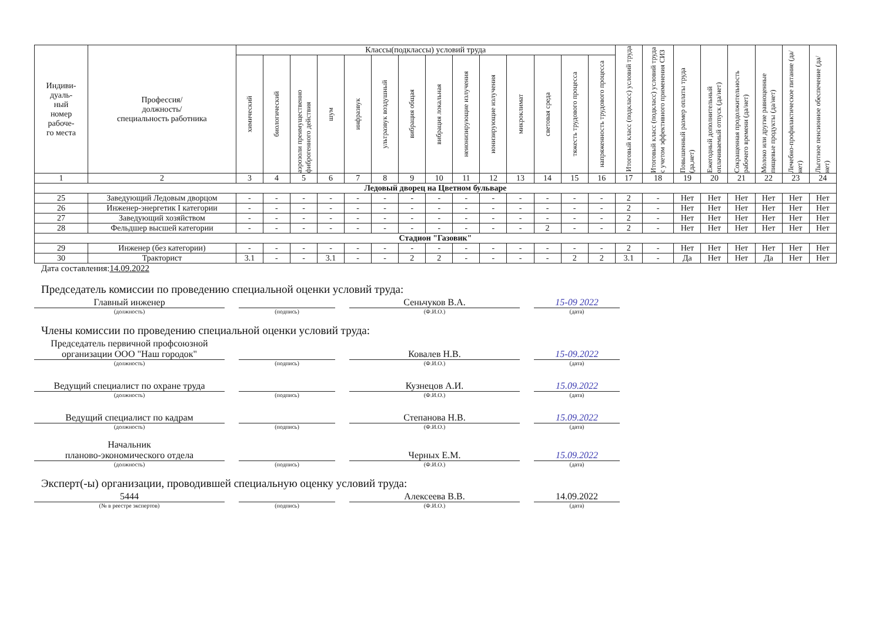| Индиви- дуаль- ный номер рабоче- го места | Профессия/ должность/ специальность работника | Классы(подклассы) условий труда | | | | | | | | | | | | | | Итоговый класс (подкласс) условий труда | Итоговый класс (подкласс) условий труда с учетом эффективного применения СИЗ | Повышенный размер оплаты труда (да,нет) | Ежегодный дополнительный оплачиваемый отпуск (да/нет) | Сокращенная продолжительность рабочего времени (да/нет) | Молоко или другие равноценные пищевые продукты (да/нет) | Лечебно-профилактическое питание (да/нет) | Льготное пенсионное обеспечение (да/нет) |
| --- | --- | --- | --- | --- | --- | --- | --- | --- | --- | --- | --- | --- | --- | --- | --- | --- | --- | --- | --- | --- | --- | --- | --- |
| | | химический | биологический | аэрозоли преимущественно фиброгенного действия | шум | инфразвук | ультразвук воздушный | вибрация общая | вибрация локальная | неионизирующие излучения | ионизирующие излучения | микроклимат | световая среда | тяжесть трудового процесса | напряженность трудового процесса | | | | | | | | |
| 1 | 2 | 3 | 4 | 5 | 6 | 7 | 8 | 9 | 10 | 11 | 12 | 13 | 14 | 15 | 16 | 17 | 18 | 19 | 20 | 21 | 22 | 23 | 24 |
| Ледовый дворец на Цветном бульваре | | | | | | | | | | | | | | | | | | | | | | | |
| 25 | Заведующий Ледовым дворцом | - | - | - | - | - | - | - | - | - | - | - | - | - | - | 2 | - | Нет | Нет | Нет | Нет | Нет | Нет |
| 26 | Инженер-энергетик I категории | - | - | - | - | - | - | - | - | - | - | - | - | - | - | 2 | - | Нет | Нет | Нет | Нет | Нет | Нет |
| 27 | Заведующий хозяйством | - | - | - | - | - | - | - | - | - | - | - | - | - | - | 2 | - | Нет | Нет | Нет | Нет | Нет | Нет |
| 28 | Фельдшер высшей категории | - | - | - | - | - | - | - | - | - | - | - | 2 | - | - | 2 | - | Нет | Нет | Нет | Нет | Нет | Нет |
| Стадион "Газовик" | | | | | | | | | | | | | | | | | | | | | | | |
| 29 | Инженер (без категории) | - | - | - | - | - | - | - | - | - | - | - | - | - | - | 2 | - | Нет | Нет | Нет | Нет | Нет | Нет |
| 30 | Тракторист | 3.1 | - | - | 3.1 | - | - | 2 | 2 | - | - | - | - | 2 | 2 | 3.1 | - | Да | Нет | Нет | Да | Нет | Нет |
Дата составления:14.09.2022
Председатель комиссии по проведению специальной оценки условий труда:
Главный инженер
Сеньчуков В.А.
15-09 2022
(должность) (подпись) (Ф.И.О.) (дата)
Члены комиссии по проведению специальной оценки условий труда:
Председатель первичной профсоюзной организации ООО "Наш городок"
Ковалев Н.В.
15-09.2022
(должность) (подпись) (Ф.И.О.) (дата)
Ведущий специалист по охране труда
Кузнецов А.И.
15.09.2022
(должность) (подпись) (Ф.И.О.) (дата)
Ведущий специалист по кадрам
Степанова Н.В.
15.09.2022
(должность) (подпись) (Ф.И.О.) (дата)
Начальник
планово-экономического отдела
Черных Е.М.
15.09.2022
(должность) (подпись) (Ф.И.О.) (дата)
Эксперт(-ы) организации, проводившей специальную оценку условий труда:
5444
Алексеева В.В.
14.09.2022
(№ в реестре экспертов) (подпись) (Ф.И.О.) (дата)